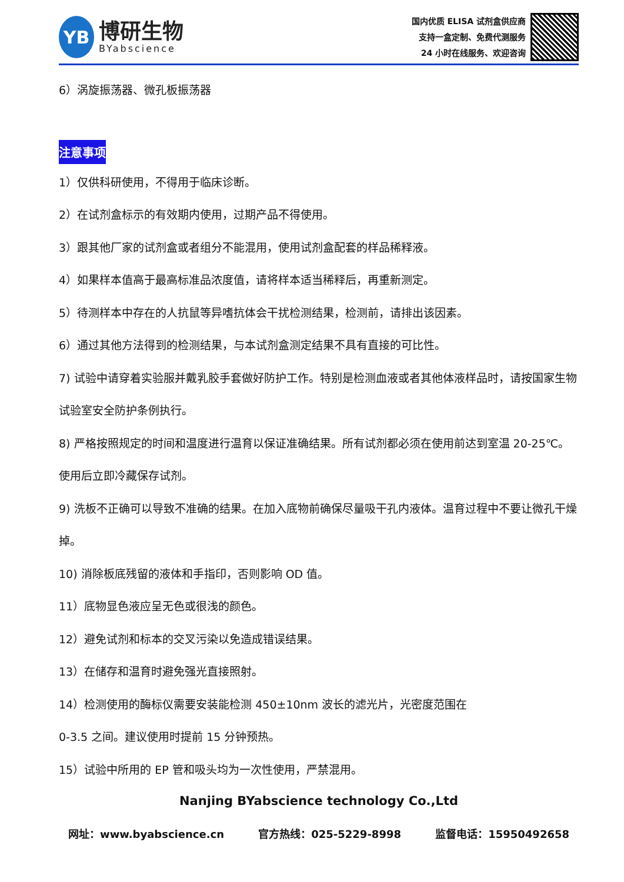YB
博研生物
BYabscience
国内优质 ELISA 试剂盒供应商
支持一盒定制、免费代测服务
24 小时在线服务、欢迎咨询
6）涡旋振荡器、微孔板振荡器
注意事项
1）仅供科研使用，不得用于临床诊断。
2）在试剂盒标示的有效期内使用，过期产品不得使用。
3）跟其他厂家的试剂盒或者组分不能混用，使用试剂盒配套的样品稀释液。
4）如果样本值高于最高标准品浓度值，请将样本适当稀释后，再重新测定。
5）待测样本中存在的人抗鼠等异嗜抗体会干扰检测结果，检测前，请排出该因素。
6）通过其他方法得到的检测结果，与本试剂盒测定结果不具有直接的可比性。
7) 试验中请穿着实验服并戴乳胶手套做好防护工作。特别是检测血液或者其他体液样品时，请按国家生物试验室安全防护条例执行。
8) 严格按照规定的时间和温度进行温育以保证准确结果。所有试剂都必须在使用前达到室温 20-25℃。使用后立即冷藏保存试剂。
9) 洗板不正确可以导致不准确的结果。在加入底物前确保尽量吸干孔内液体。温育过程中不要让微孔干燥掉。
10) 消除板底残留的液体和手指印，否则影响 OD 值。
11）底物显色液应呈无色或很浅的颜色。
12）避免试剂和标本的交叉污染以免造成错误结果。
13）在储存和温育时避免强光直接照射。
14）检测使用的酶标仪需要安装能检测 450±10nm 波长的滤光片，光密度范围在
0-3.5 之间。建议使用时提前 15 分钟预热。
15）试验中所用的 EP 管和吸头均为一次性使用，严禁混用。
Nanjing BYabscience technology Co.,Ltd
网址：www.byabscience.cn 官方热线：025-5229-8998 监督电话：15950492658